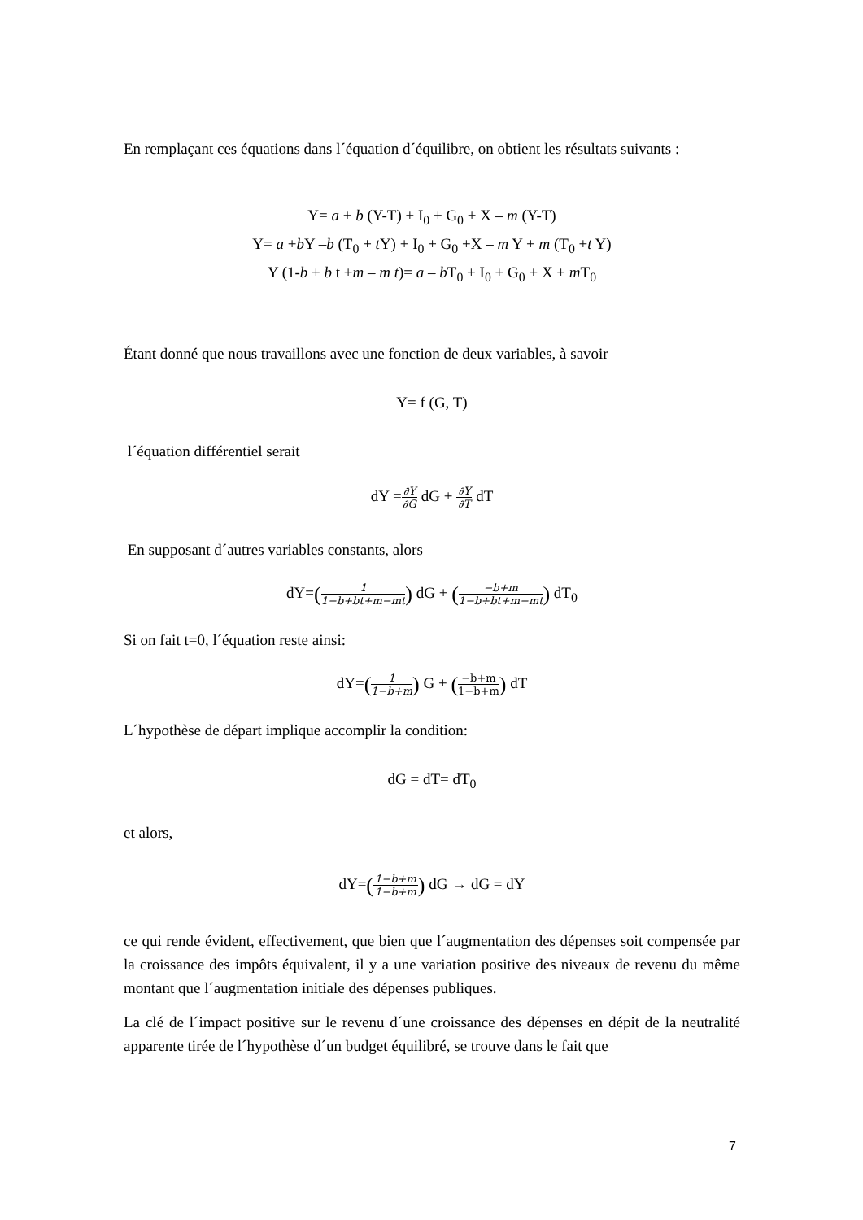En remplaçant ces équations dans l´équation d´équilibre, on obtient les résultats suivants :
Y= a + b (Y-T) + I<sub>0</sub> + G<sub>0</sub> + X – m (Y-T)
Y= a +b Y –b (T<sub>0</sub> + t Y) + I<sub>0</sub> + G<sub>0</sub> +X – m Y + m (T<sub>0</sub> +t Y)
Y (1-b + b t +m – m t)= a – b T<sub>0</sub> + I<sub>0</sub> + G<sub>0</sub> + X + m T<sub>0</sub>
Étant donné que nous travaillons avec une fonction de deux variables, à savoir
Y= f (G, T)
l´équation différentiel serait
dY =∂Y ∂G dG + ∂Y ∂T dT
En supposant d´autres variables constants, alors
dY=(1 1−b+bt+m−mt) dG + (−b+m 1−b+bt+m−mt) dT<sub>0</sub>
Si on fait t=0, l´équation reste ainsi:
dY=(1 1−b+m) G + (−b+m 1−b+m) dT
L´hypothèse de départ implique accomplir la condition:
dG = dT= dT<sub>0</sub>
et alors,
dY=(1−b+m 1−b+m) dG → dG = dY
ce qui rende évident, effectivement, que bien que l´augmentation des dépenses soit compensée par la croissance des impôts équivalent, il y a une variation positive des niveaux de revenu du même montant que l´augmentation initiale des dépenses publiques.
La clé de l´impact positive sur le revenu d´une croissance des dépenses en dépit de la neutralité apparente tirée de l´hypothèse d´un budget équilibré, se trouve dans le fait que
7